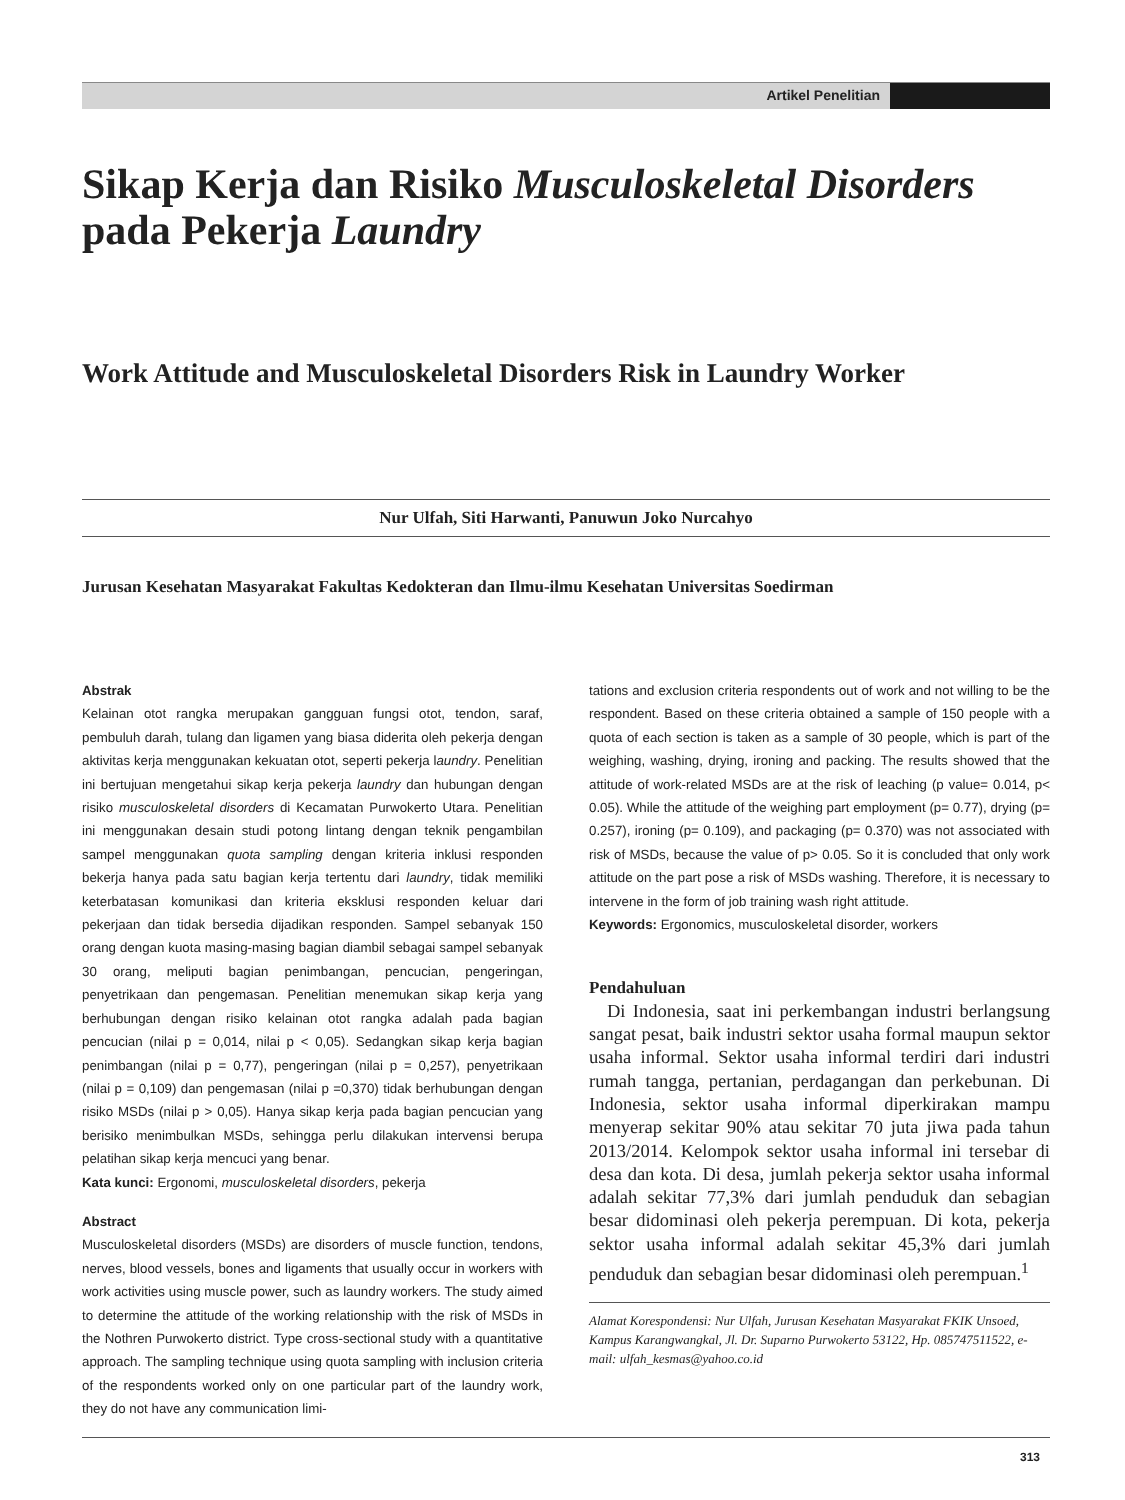Artikel Penelitian
Sikap Kerja dan Risiko Musculoskeletal Disorders pada Pekerja Laundry
Work Attitude and Musculoskeletal Disorders Risk in Laundry Worker
Nur Ulfah, Siti Harwanti, Panuwun Joko Nurcahyo
Jurusan Kesehatan Masyarakat Fakultas Kedokteran dan Ilmu-ilmu Kesehatan Universitas Soedirman
Abstrak
Kelainan otot rangka merupakan gangguan fungsi otot, tendon, saraf, pembuluh darah, tulang dan ligamen yang biasa diderita oleh pekerja dengan aktivitas kerja menggunakan kekuatan otot, seperti pekerja laundry. Penelitian ini bertujuan mengetahui sikap kerja pekerja laundry dan hubungan dengan risiko musculoskeletal disorders di Kecamatan Purwokerto Utara. Penelitian ini menggunakan desain studi potong lintang dengan teknik pengambilan sampel menggunakan quota sampling dengan kriteria inklusi responden bekerja hanya pada satu bagian kerja tertentu dari laundry, tidak memiliki keterbatasan komunikasi dan kriteria eksklusi responden keluar dari pekerjaan dan tidak bersedia dijadikan responden. Sampel sebanyak 150 orang dengan kuota masing-masing bagian diambil sebagai sampel sebanyak 30 orang, meliputi bagian penimbangan, pencucian, pengeringan, penyetrikaan dan pengemasan. Penelitian menemukan sikap kerja yang berhubungan dengan risiko kelainan otot rangka adalah pada bagian pencucian (nilai p = 0,014, nilai p < 0,05). Sedangkan sikap kerja bagian penimbangan (nilai p = 0,77), pengeringan (nilai p = 0,257), penyetrikaan (nilai p = 0,109) dan pengemasan (nilai p =0,370) tidak berhubungan dengan risiko MSDs (nilai p > 0,05). Hanya sikap kerja pada bagian pencucian yang berisiko menimbulkan MSDs, sehingga perlu dilakukan intervensi berupa pelatihan sikap kerja mencuci yang benar.
Kata kunci: Ergonomi, musculoskeletal disorders, pekerja
Abstract
Musculoskeletal disorders (MSDs) are disorders of muscle function, tendons, nerves, blood vessels, bones and ligaments that usually occur in workers with work activities using muscle power, such as laundry workers. The study aimed to determine the attitude of the working relationship with the risk of MSDs in the Nothren Purwokerto district. Type cross-sectional study with a quantitative approach. The sampling technique using quota sampling with inclusion criteria of the respondents worked only on one particular part of the laundry work, they do not have any communication limi-
tations and exclusion criteria respondents out of work and not willing to be the respondent. Based on these criteria obtained a sample of 150 people with a quota of each section is taken as a sample of 30 people, which is part of the weighing, washing, drying, ironing and packing. The results showed that the attitude of work-related MSDs are at the risk of leaching (p value= 0.014, p< 0.05). While the attitude of the weighing part employment (p= 0.77), drying (p= 0.257), ironing (p= 0.109), and packaging (p= 0.370) was not associated with risk of MSDs, because the value of p> 0.05. So it is concluded that only work attitude on the part pose a risk of MSDs washing. Therefore, it is necessary to intervene in the form of job training wash right attitude.
Keywords: Ergonomics, musculoskeletal disorder, workers
Pendahuluan
Di Indonesia, saat ini perkembangan industri berlangsung sangat pesat, baik industri sektor usaha formal maupun sektor usaha informal. Sektor usaha informal terdiri dari industri rumah tangga, pertanian, perdagangan dan perkebunan. Di Indonesia, sektor usaha informal diperkirakan mampu menyerap sekitar 90% atau sekitar 70 juta jiwa pada tahun 2013/2014. Kelompok sektor usaha informal ini tersebar di desa dan kota. Di desa, jumlah pekerja sektor usaha informal adalah sekitar 77,3% dari jumlah penduduk dan sebagian besar didominasi oleh pekerja perempuan. Di kota, pekerja sektor usaha informal adalah sekitar 45,3% dari jumlah penduduk dan sebagian besar didominasi oleh perempuan.<sup>1</sup>
Alamat Korespondensi: Nur Ulfah, Jurusan Kesehatan Masyarakat FKIK Unsoed, Kampus Karangwangkal, Jl. Dr. Suparno Purwokerto 53122, Hp. 085747511522, e-mail: ulfah_kesmas@yahoo.co.id
313